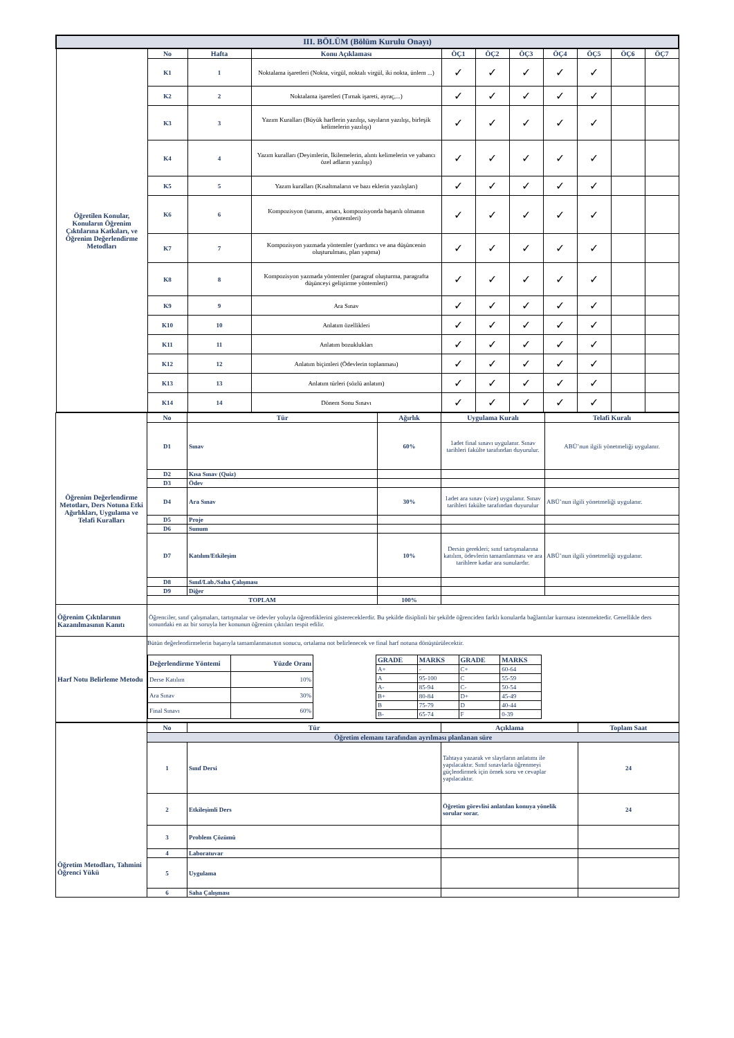| III. BÖLÜM (Bölüm Kurulu Onayı) | | | | | | | | | | |
| Öğretilen Konular, Konuların Öğrenim Çıktılarına Katkıları, ve Öğrenim Değerlendirme Metodları | No | Hafta | Konu Açıklaması | ÖÇ1 | ÖÇ2 | ÖÇ3 | ÖÇ4 | ÖÇ5 | ÖÇ6 | ÖÇ7 |
| | K1 | 1 | Noktalama işaretleri (Nokta, virgül, noktalı virgül, iki nokta, ünlem ...) | ✓ | ✓ | ✓ | ✓ | ✓ | | |
| | K2 | 2 | Noktalama işaretleri (Tırnak işareti, ayraç,...) | ✓ | ✓ | ✓ | ✓ | ✓ | | |
| | K3 | 3 | Yazım Kuralları (Büyük harflerin yazılışı, sayıların yazılışı, birleşik kelimelerin yazılışı) | ✓ | ✓ | ✓ | ✓ | ✓ | | |
| | K4 | 4 | Yazım kuralları (Deyimlerin, İkilemelerin, alıntı kelimelerin ve yabancı özel adların yazılışı) | ✓ | ✓ | ✓ | ✓ | ✓ | | |
| | K5 | 5 | Yazım kuralları (Kısaltmaların ve bazı eklerin yazılışları) | ✓ | ✓ | ✓ | ✓ | ✓ | | |
| | K6 | 6 | Kompozisyon (tanımı, amacı, kompozisyonda başarılı olmanın yöntemleri) | ✓ | ✓ | ✓ | ✓ | ✓ | | |
| | K7 | 7 | Kompozisyon yazmada yöntemler (yardımcı ve ana düşüncenin oluşturulması, plan yapma) | ✓ | ✓ | ✓ | ✓ | ✓ | | |
| | K8 | 8 | Kompozisyon yazmada yöntemler (paragraf oluşturma, paragrafta düşünceyi geliştirme yöntemleri) | ✓ | ✓ | ✓ | ✓ | ✓ | | |
| | K9 | 9 | Ara Sınav | ✓ | ✓ | ✓ | ✓ | ✓ | | |
| | K10 | 10 | Anlatım özellikleri | ✓ | ✓ | ✓ | ✓ | ✓ | | |
| | K11 | 11 | Anlatım bozuklukları | ✓ | ✓ | ✓ | ✓ | ✓ | | |
| | K12 | 12 | Anlatım biçimleri (Ödevlerin toplanması) | ✓ | ✓ | ✓ | ✓ | ✓ | | |
| | K13 | 13 | Anlatım türleri (sözlü anlatım) | ✓ | ✓ | ✓ | ✓ | ✓ | | |
| | K14 | 14 | Dönem Sonu Sınavı | ✓ | ✓ | ✓ | ✓ | ✓ | | |
| Öğrenim Değerlendirme Metotları, Ders Notuna Etki Ağırlıkları, Uygulama ve Telafi Kuralları | No | Tür | Ağırlık | Uygulama Kuralı | Telafi Kuralı |
| | D1 | Sınav | 60% | 1adet final sınavı uygulanır. Sınav tarihleri fakülte tarafından duyurulur. | ABÜ’nun ilgili yönetmeliği uygulanır. |
| | D2 | Kısa Sınav (Quiz) | | | |
| | D3 | Ödev | | | |
| | D4 | Ara Sınav | 30% | 1adet ara sınav (vize) uygulanır. Sınav tarihleri fakülte tarafından duyurulur | ABÜ’nun ilgili yönetmeliği uygulanır. |
| | D5 | Proje | | | |
| | D6 | Sunum | | | |
| | D7 | Katılım/Etkileşim | 10% | Dersin gerekleri; sınıf tartışmalarına katılım, ödevlerin tamamlanması ve ara tarihlere kadar ara sunulardır. | ABÜ’nun ilgili yönetmeliği uygulanır. |
| | D8 | Sınıf/Lab./Saha Çalışması | | | |
| | D9 | Diğer | | | |
| | TOPLAM | | 100% | | |
| Öğrenim Çıktılarının Kazanılmasının Kanıtı | Öğrenciler, sınıf çalışmaları, tartışmalar ve ödevler yoluyla öğrendiklerini göstereceklerdir. Bu şekilde disiplinli bir şekilde öğrenciden farklı konularda bağlantılar kurması istenmektedir. Genellikle ders sonundaki en az bir soruyla her konunun öğrenim çıktıları tespit edilir. | | | | |
| Harf Notu Belirleme Metodu | Bütün değerlendirmelerin başarıyla tamamlanmasının sonucu, ortalama not belirlenecek ve final harf notuna dönüştürülecektir. / Değerlendirme Yöntemi / Yüzde Oranı / / --- / --- / / Derse Katılım / 10% / / Ara Sınav / 30% / / Final Sınavı / 60% / / GRADE / MARKS / GRADE / MARKS / / --- / --- / --- / --- / / A+ / - / C+ / 60-64 / / A / 95-100 / C / 55-59 / / A- / 85-94 / C- / 50-54 / / B+ / 80-84 / D+ / 45-49 / / B / 75-79 / D / 40-44 / / B- / 65-74 / F / 0-39 / | | | | |
| Öğretim Metodları, Tahmini Öğrenci Yükü | No | Tür | Açıklama | Toplam Saat |
| | Öğretim elemanı tarafından ayrılması planlanan süre | | | |
| | 1 | Sınıf Dersi | Tahtaya yazarak ve slaytların anlatımı ile yapılacaktır. Sınıf sınavlarla öğrenmeyi güçlendirmek için örnek soru ve cevaplar yapılacaktır. | 24 |
| | 2 | Etkileşimli Ders | Öğretim görevlisi anlatılan konuya yönelik sorular sorar. | 24 |
| | 3 | Problem Çözümü | | |
| | 4 | Laboratuvar | | |
| | 5 | Uygulama | | |
| | 6 | Saha Çalışması | | |